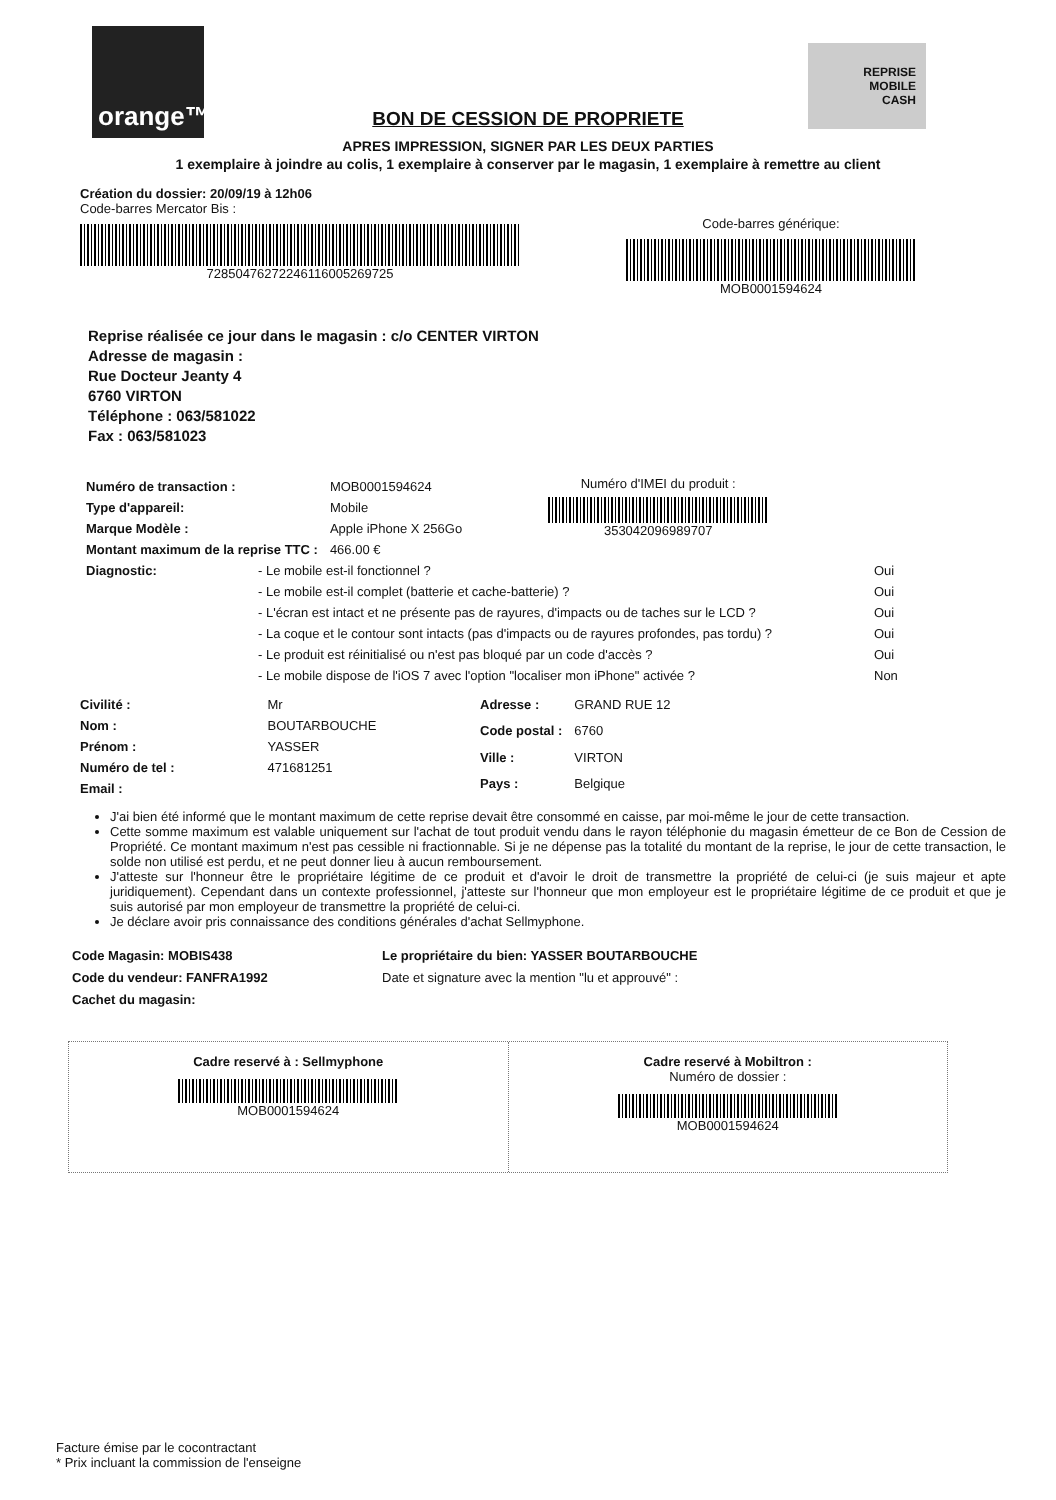orange™
REPRISE
MOBILE
CASH
BON DE CESSION DE PROPRIETE
APRES IMPRESSION, SIGNER PAR LES DEUX PARTIES
1 exemplaire à joindre au colis, 1 exemplaire à conserver par le magasin, 1 exemplaire à remettre au client
Création du dossier: 20/09/19 à 12h06
Code-barres Mercator Bis :
72850476272246116005269725
Code-barres générique:
MOB0001594624
Reprise réalisée ce jour dans le magasin : c/o CENTER VIRTON
Adresse de magasin :
Rue Docteur Jeanty 4
6760 VIRTON
Téléphone : 063/581022
Fax : 063/581023
| Numéro de transaction : | MOB0001594624 |
| Type d'appareil: | Mobile |
| Marque Modèle : | Apple iPhone X 256Go |
| Montant maximum de la reprise TTC : | 466.00 € |
Numéro d'IMEI du produit :
353042096989707
| Diagnostic: | - Le mobile est-il fonctionnel ? | Oui |
| | - Le mobile est-il complet (batterie et cache-batterie) ? | Oui |
| | - L'écran est intact et ne présente pas de rayures, d'impacts ou de taches sur le LCD ? | Oui |
| | - La coque et le contour sont intacts (pas d'impacts ou de rayures profondes, pas tordu) ? | Oui |
| | - Le produit est réinitialisé ou n'est pas bloqué par un code d'accès ? | Oui |
| | - Le mobile dispose de l'iOS 7 avec l'option "localiser mon iPhone" activée ? | Non |
| Civilité : | Mr |
| Nom : | BOUTARBOUCHE |
| Prénom : | YASSER |
| Numéro de tel : | 471681251 |
| Email : | |
| Adresse : | GRAND RUE 12 |
| Code postal : | 6760 |
| Ville : | VIRTON |
| Pays : | Belgique |
J'ai bien été informé que le montant maximum de cette reprise devait être consommé en caisse, par moi-même le jour de cette transaction.
Cette somme maximum est valable uniquement sur l'achat de tout produit vendu dans le rayon téléphonie du magasin émetteur de ce Bon de Cession de Propriété. Ce montant maximum n'est pas cessible ni fractionnable. Si je ne dépense pas la totalité du montant de la reprise, le jour de cette transaction, le solde non utilisé est perdu, et ne peut donner lieu à aucun remboursement.
J'atteste sur l'honneur être le propriétaire légitime de ce produit et d'avoir le droit de transmettre la propriété de celui-ci (je suis majeur et apte juridiquement). Cependant dans un contexte professionnel, j'atteste sur l'honneur que mon employeur est le propriétaire légitime de ce produit et que je suis autorisé par mon employeur de transmettre la propriété de celui-ci.
Je déclare avoir pris connaissance des conditions générales d'achat Sellmyphone.
Code Magasin: MOBIS438
Code du vendeur: FANFRA1992
Cachet du magasin:
Le propriétaire du bien: YASSER BOUTARBOUCHE
Date et signature avec la mention "lu et approuvé" :
Cadre reservé à : Sellmyphone
MOB0001594624
Cadre reservé à Mobiltron :
Numéro de dossier :
MOB0001594624
Facture émise par le cocontractant
* Prix incluant la commission de l'enseigne